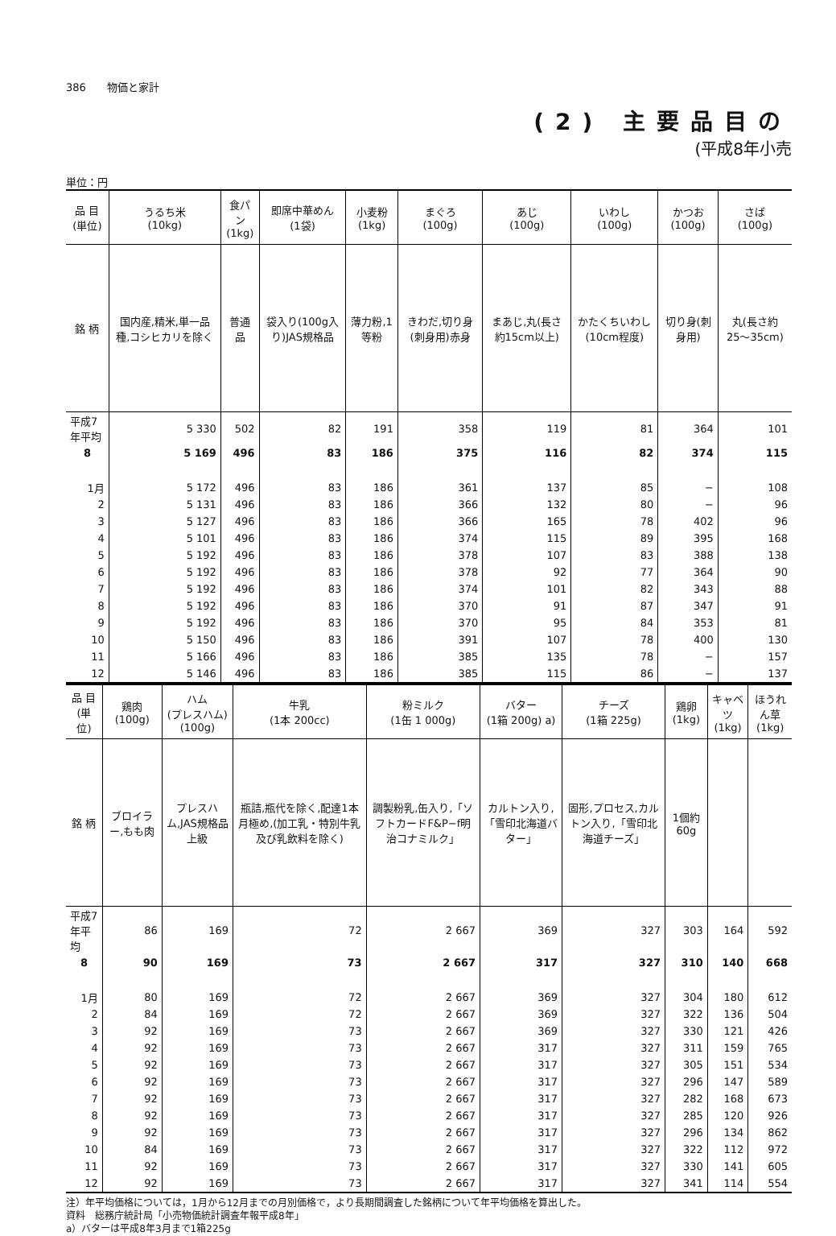386　　物価と家計
(2) 主要品目の
(平成8年小売
単位：円
| 品 目 (単位) | うるち米 (10kg) | 食パン (1kg) | 即席中華めん (1袋) | 小麦粉 (1kg) | まぐろ (100g) | あじ (100g) | いわし (100g) | かつお (100g) | さば (100g) |
| --- | --- | --- | --- | --- | --- | --- | --- | --- | --- |
| 銘 柄 | 国内産,精米,単一品種,コシヒカリを除く | 普通品 | 袋入り(100g入り)JAS規格品 | 薄力粉,1等粉 | きわだ,切り身(刺身用)赤身 | まあじ,丸(長さ約15cm以上) | かたくちいわし(10cm程度) | 切り身(刺身用) | 丸(長さ約25〜35cm) |
| 平成7年平均 | 5 330 | 502 | 82 | 191 | 358 | 119 | 81 | 364 | 101 |
| 8 | 5 169 | 496 | 83 | 186 | 375 | 116 | 82 | 374 | 115 |
| 1月 | 5 172 | 496 | 83 | 186 | 361 | 137 | 85 | − | 108 |
| 2 | 5 131 | 496 | 83 | 186 | 366 | 132 | 80 | − | 96 |
| 3 | 5 127 | 496 | 83 | 186 | 366 | 165 | 78 | 402 | 96 |
| 4 | 5 101 | 496 | 83 | 186 | 374 | 115 | 89 | 395 | 168 |
| 5 | 5 192 | 496 | 83 | 186 | 378 | 107 | 83 | 388 | 138 |
| 6 | 5 192 | 496 | 83 | 186 | 378 | 92 | 77 | 364 | 90 |
| 7 | 5 192 | 496 | 83 | 186 | 374 | 101 | 82 | 343 | 88 |
| 8 | 5 192 | 496 | 83 | 186 | 370 | 91 | 87 | 347 | 91 |
| 9 | 5 192 | 496 | 83 | 186 | 370 | 95 | 84 | 353 | 81 |
| 10 | 5 150 | 496 | 83 | 186 | 391 | 107 | 78 | 400 | 130 |
| 11 | 5 166 | 496 | 83 | 186 | 385 | 135 | 78 | − | 157 |
| 12 | 5 146 | 496 | 83 | 186 | 385 | 115 | 86 | − | 137 |
| 品 目 (単位) | 鶏肉 (100g) | ハム (プレスハム) (100g) | 牛乳 (1本 200cc) | 粉ミルク (1缶 1 000g) | バター (1箱 200g) a) | チーズ (1箱 225g) | 鶏卵 (1kg) | キャベツ (1kg) | ほうれん草 (1kg) |
| --- | --- | --- | --- | --- | --- | --- | --- | --- | --- |
| 銘 柄 | ブロイラー,もも肉 | プレスハム,JAS規格品上級 | 瓶詰,瓶代を除く,配達1本月極め,(加工乳・特別牛乳及び乳飲料を除く) | 調製粉乳,缶入り,「ソフトカードF&P−f明治コナミルク」 | カルトン入り,「雪印北海道バター」 | 固形,プロセス,カルトン入り,「雪印北海道チーズ」 | 1個約60g | | |
| 平成7年平均 | 86 | 169 | 72 | 2 667 | 369 | 327 | 303 | 164 | 592 |
| 8 | 90 | 169 | 73 | 2 667 | 317 | 327 | 310 | 140 | 668 |
| 1月 | 80 | 169 | 72 | 2 667 | 369 | 327 | 304 | 180 | 612 |
| 2 | 84 | 169 | 72 | 2 667 | 369 | 327 | 322 | 136 | 504 |
| 3 | 92 | 169 | 73 | 2 667 | 369 | 327 | 330 | 121 | 426 |
| 4 | 92 | 169 | 73 | 2 667 | 317 | 327 | 311 | 159 | 765 |
| 5 | 92 | 169 | 73 | 2 667 | 317 | 327 | 305 | 151 | 534 |
| 6 | 92 | 169 | 73 | 2 667 | 317 | 327 | 296 | 147 | 589 |
| 7 | 92 | 169 | 73 | 2 667 | 317 | 327 | 282 | 168 | 673 |
| 8 | 92 | 169 | 73 | 2 667 | 317 | 327 | 285 | 120 | 926 |
| 9 | 92 | 169 | 73 | 2 667 | 317 | 327 | 296 | 134 | 862 |
| 10 | 84 | 169 | 73 | 2 667 | 317 | 327 | 322 | 112 | 972 |
| 11 | 92 | 169 | 73 | 2 667 | 317 | 327 | 330 | 141 | 605 |
| 12 | 92 | 169 | 73 | 2 667 | 317 | 327 | 341 | 114 | 554 |
注）年平均価格については，1月から12月までの月別価格で，より長期間調査した銘柄について年平均価格を算出した。
資料　総務庁統計局「小売物価統計調査年報平成8年」
a）バターは平成8年3月まで1箱225g